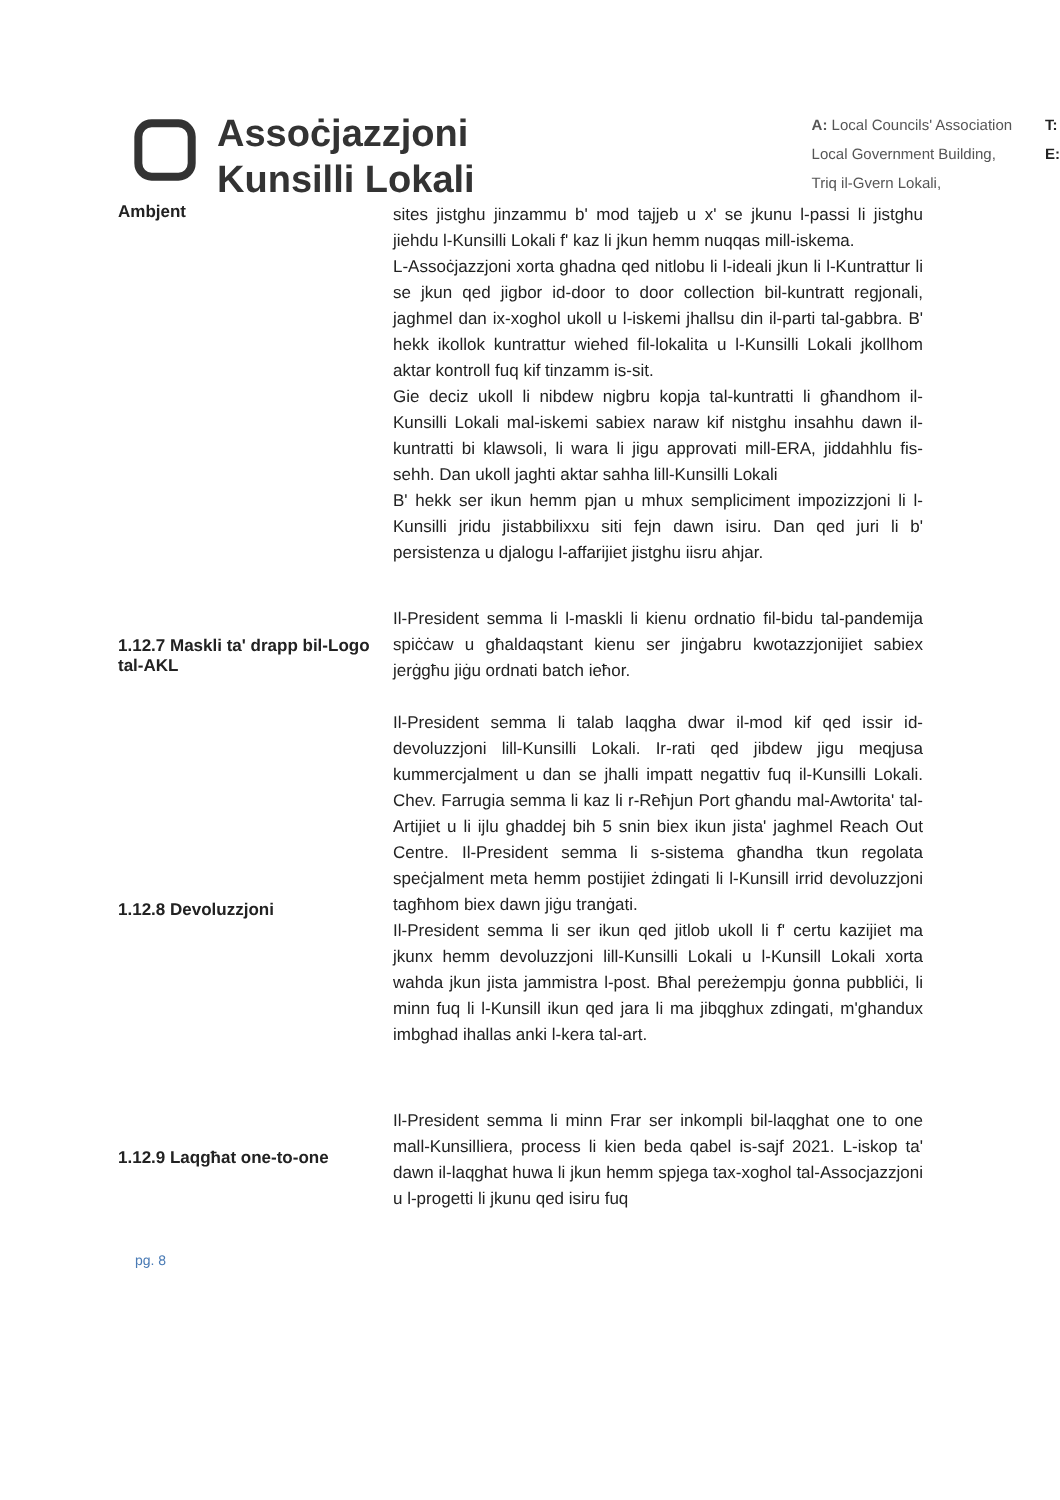Assoċjazzjoni
Kunsilli Lokali
A: Local Councils' Association
Local Government Building,
Triq il-Gvern Lokali,
T:
E:
Ambjent
sites jistghu jinzammu b' mod tajjeb u x' se jkunu l-passi li jistghu jiehdu l-Kunsilli Lokali f' kaz li jkun hemm nuqqas mill-iskema.
L-Assoċjazzjoni xorta ghadna qed nitlobu li l-ideali jkun li l-Kuntrattur li se jkun qed jigbor id-door to door collection bil-kuntratt regjonali, jaghmel dan ix-xoghol ukoll u l-iskemi jhallsu din il-parti tal-gabbra. B' hekk ikollok kuntrattur wiehed fil-lokalita u l-Kunsilli Lokali jkollhom aktar kontroll fuq kif tinzamm is-sit.
Gie deciz ukoll li nibdew nigbru kopja tal-kuntratti li għandhom il-Kunsilli Lokali mal-iskemi sabiex naraw kif nistghu insahhu dawn il-kuntratti bi klawsoli, li wara li jigu approvati mill-ERA, jiddahhlu fis-sehh. Dan ukoll jaghti aktar sahha lill-Kunsilli Lokali
B' hekk ser ikun hemm pjan u mhux sempliciment impozizzjoni li l-Kunsilli jridu jistabbilixxu siti fejn dawn isiru. Dan qed juri li b' persistenza u djalogu l-affarijiet jistghu iisru ahjar.
1.12.7 Maskli ta' drapp bil-Logo tal-AKL
Il-President semma li l-maskli li kienu ordnatio fil-bidu tal-pandemija spiċċaw u għaldaqstant kienu ser jinġabru kwotazzjonijiet sabiex jerġgħu jiġu ordnati batch ieħor.
1.12.8 Devoluzzjoni
Il-President semma li talab laqgha dwar il-mod kif qed issir id-devoluzzjoni lill-Kunsilli Lokali. Ir-rati qed jibdew jigu meqjusa kummercjalment u dan se jhalli impatt negattiv fuq il-Kunsilli Lokali. Chev. Farrugia semma li kaz li r-Reħjun Port għandu mal-Awtorita' tal-Artijiet u li ijlu ghaddej bih 5 snin biex ikun jista' jaghmel Reach Out Centre. Il-President semma li s-sistema għandha tkun regolata speċjalment meta hemm postijiet żdingati li l-Kunsill irrid devoluzzjoni tagħhom biex dawn jiġu tranġati.
Il-President semma li ser ikun qed jitlob ukoll li f' certu kazijiet ma jkunx hemm devoluzzjoni lill-Kunsilli Lokali u l-Kunsill Lokali xorta wahda jkun jista jammistra l-post. Bħal pereżempju ġonna pubbliċi, li minn fuq li l-Kunsill ikun qed jara li ma jibqghux zdingati, m'ghandux imbghad ihallas anki l-kera tal-art.
1.12.9 Laqgħat one-to-one
Il-President semma li minn Frar ser inkompli bil-laqghat one to one mall-Kunsilliera, process li kien beda qabel is-sajf 2021. L-iskop ta' dawn il-laqghat huwa li jkun hemm spjega tax-xoghol tal-Assocjazzjoni u l-progetti li jkunu qed isiru fuq
pg. 8